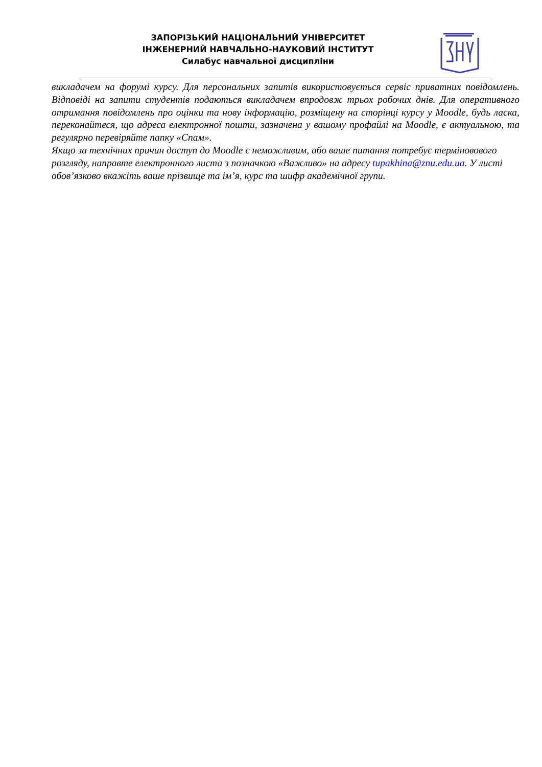ЗАПОРІЗЬКИЙ НАЦІОНАЛЬНИЙ УНІВЕРСИТЕТ
ІНЖЕНЕРНИЙ НАВЧАЛЬНО-НАУКОВИЙ ІНСТИТУТ
Силабус навчальної дисципліни
викладачем на форумі курсу. Для персональних запитів використовується сервіс приватних повідомлень. Відповіді на запити студентів подаються викладачем впродовж трьох робочих днів. Для оперативного отримання повідомлень про оцінки та нову інформацію, розміщену на сторінці курсу у Moodle, будь ласка, переконайтеся, що адреса електронної пошти, зазначена у вашому профайлі на Moodle, є актуальною, та регулярно перевіряйте папку «Спам».
Якщо за технічних причин доступ до Moodle є неможливим, або ваше питання потребує терміновового розгляду, направте електронного листа з позначкою «Важливо» на адресу tupakhina@znu.edu.ua. У листі обов’язково вкажіть ваше прізвище та ім’я, курс та шифр академічної групи.